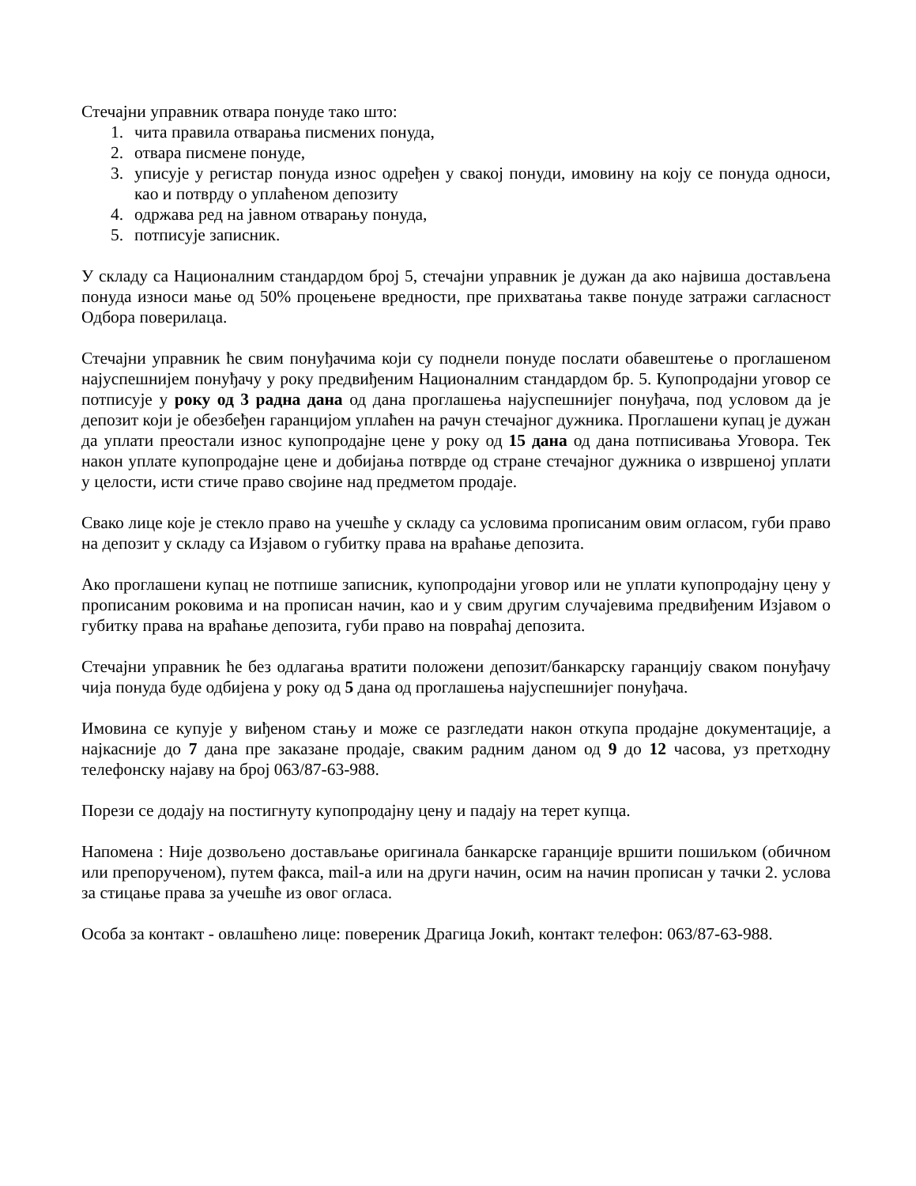Стечајни управник отвара понуде тако што:
1. чита правила отварања писмених понуда,
2. отвара писмене понуде,
3. уписује у регистар понуда износ одређен у свакој понуди, имовину на коју се понуда односи, као и потврду о уплаћеном депозиту
4. одржава ред на јавном отварању понуда,
5. потписује записник.
У складу са Националним стандардом број 5, стечајни управник је дужан да ако највиша достављена понуда износи мање од 50% процењене вредности, пре прихватања такве понуде затражи сагласност Одбора поверилаца.
Стечајни управник ће свим понуђачима који су поднели понуде послати обавештење о проглашеном најуспешнијем понуђачу у року предвиђеним Националним стандардом бр. 5. Купопродајни уговор се потписује у року од 3 радна дана од дана проглашења најуспешнијег понуђача, под условом да је депозит који је обезбеђен гаранцијом уплаћен на рачун стечајног дужника. Проглашени купац је дужан да уплати преостали износ купопродајне цене у року од 15 дана од дана потписивања Уговора. Тек након уплате купопродајне цене и добијања потврде од стране стечајног дужника о извршеној уплати у целости, исти стиче право својине над предметом продаје.
Свако лице које је стекло право на учешће у складу са условима прописаним овим огласом, губи право на депозит у складу са Изјавом о губитку права на враћање депозита.
Ако проглашени купац не потпише записник, купопродајни уговор или не уплати купопродајну цену у прописаним роковима и на прописан начин, као и у свим другим случајевима предвиђеним Изјавом о губитку права на враћање депозита, губи право на повраћај депозита.
Стечајни управник ће без одлагања вратити положени депозит/банкарску гаранцију сваком понуђачу чија понуда буде одбијена у року од 5 дана од проглашења најуспешнијег понуђача.
Имовина се купује у виђеном стању и може се разгледати након откупа продајне документације, а најкасније до 7 дана пре заказане продаје, сваким радним даном од 9 до 12 часова, уз претходну телефонску најаву на број 063/87-63-988.
Порези се додају на постигнуту купопродајну цену и падају на терет купца.
Напомена : Није дозвољено достављање оригинала банкарске гаранције вршити пошиљком (обичном или препорученом), путем факса, mail-а или на други начин, осим на начин прописан у тачки 2. услова за стицање права за учешће из овог огласа.
Особа за контакт - овлашћено лице: повереник Драгица Јокић, контакт телефон: 063/87-63-988.